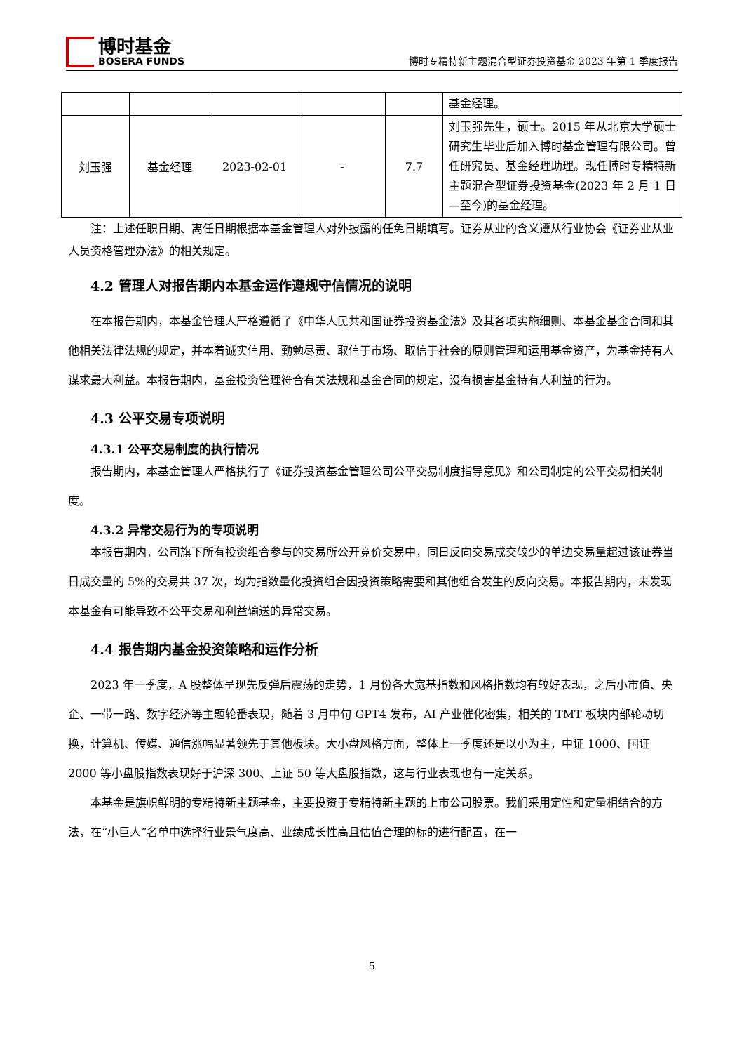博时基金
BOSERA FUNDS
博时专精特新主题混合型证券投资基金 2023 年第 1 季度报告
| | | | | | 基金经理。 |
| 刘玉强 | 基金经理 | 2023-02-01 | - | 7.7 | 刘玉强先生，硕士。2015 年从北京大学硕士研究生毕业后加入博时基金管理有限公司。曾任研究员、基金经理助理。现任博时专精特新主题混合型证券投资基金(2023 年 2 月 1 日—至今)的基金经理。 |
注：上述任职日期、离任日期根据本基金管理人对外披露的任免日期填写。证券从业的含义遵从行业协会《证券业从业人员资格管理办法》的相关规定。
4.2 管理人对报告期内本基金运作遵规守信情况的说明
在本报告期内，本基金管理人严格遵循了《中华人民共和国证券投资基金法》及其各项实施细则、本基金基金合同和其他相关法律法规的规定，并本着诚实信用、勤勉尽责、取信于市场、取信于社会的原则管理和运用基金资产，为基金持有人谋求最大利益。本报告期内，基金投资管理符合有关法规和基金合同的规定，没有损害基金持有人利益的行为。
4.3 公平交易专项说明
4.3.1 公平交易制度的执行情况
报告期内，本基金管理人严格执行了《证券投资基金管理公司公平交易制度指导意见》和公司制定的公平交易相关制度。
4.3.2 异常交易行为的专项说明
本报告期内，公司旗下所有投资组合参与的交易所公开竞价交易中，同日反向交易成交较少的单边交易量超过该证券当日成交量的 5%的交易共 37 次，均为指数量化投资组合因投资策略需要和其他组合发生的反向交易。本报告期内，未发现本基金有可能导致不公平交易和利益输送的异常交易。
4.4 报告期内基金投资策略和运作分析
2023 年一季度，A 股整体呈现先反弹后震荡的走势，1 月份各大宽基指数和风格指数均有较好表现，之后小市值、央企、一带一路、数字经济等主题轮番表现，随着 3 月中旬 GPT4 发布，AI 产业催化密集，相关的 TMT 板块内部轮动切换，计算机、传媒、通信涨幅显著领先于其他板块。大小盘风格方面，整体上一季度还是以小为主，中证 1000、国证 2000 等小盘股指数表现好于沪深 300、上证 50 等大盘股指数，这与行业表现也有一定关系。
本基金是旗帜鲜明的专精特新主题基金，主要投资于专精特新主题的上市公司股票。我们采用定性和定量相结合的方法，在“小巨人”名单中选择行业景气度高、业绩成长性高且估值合理的标的进行配置，在一
5